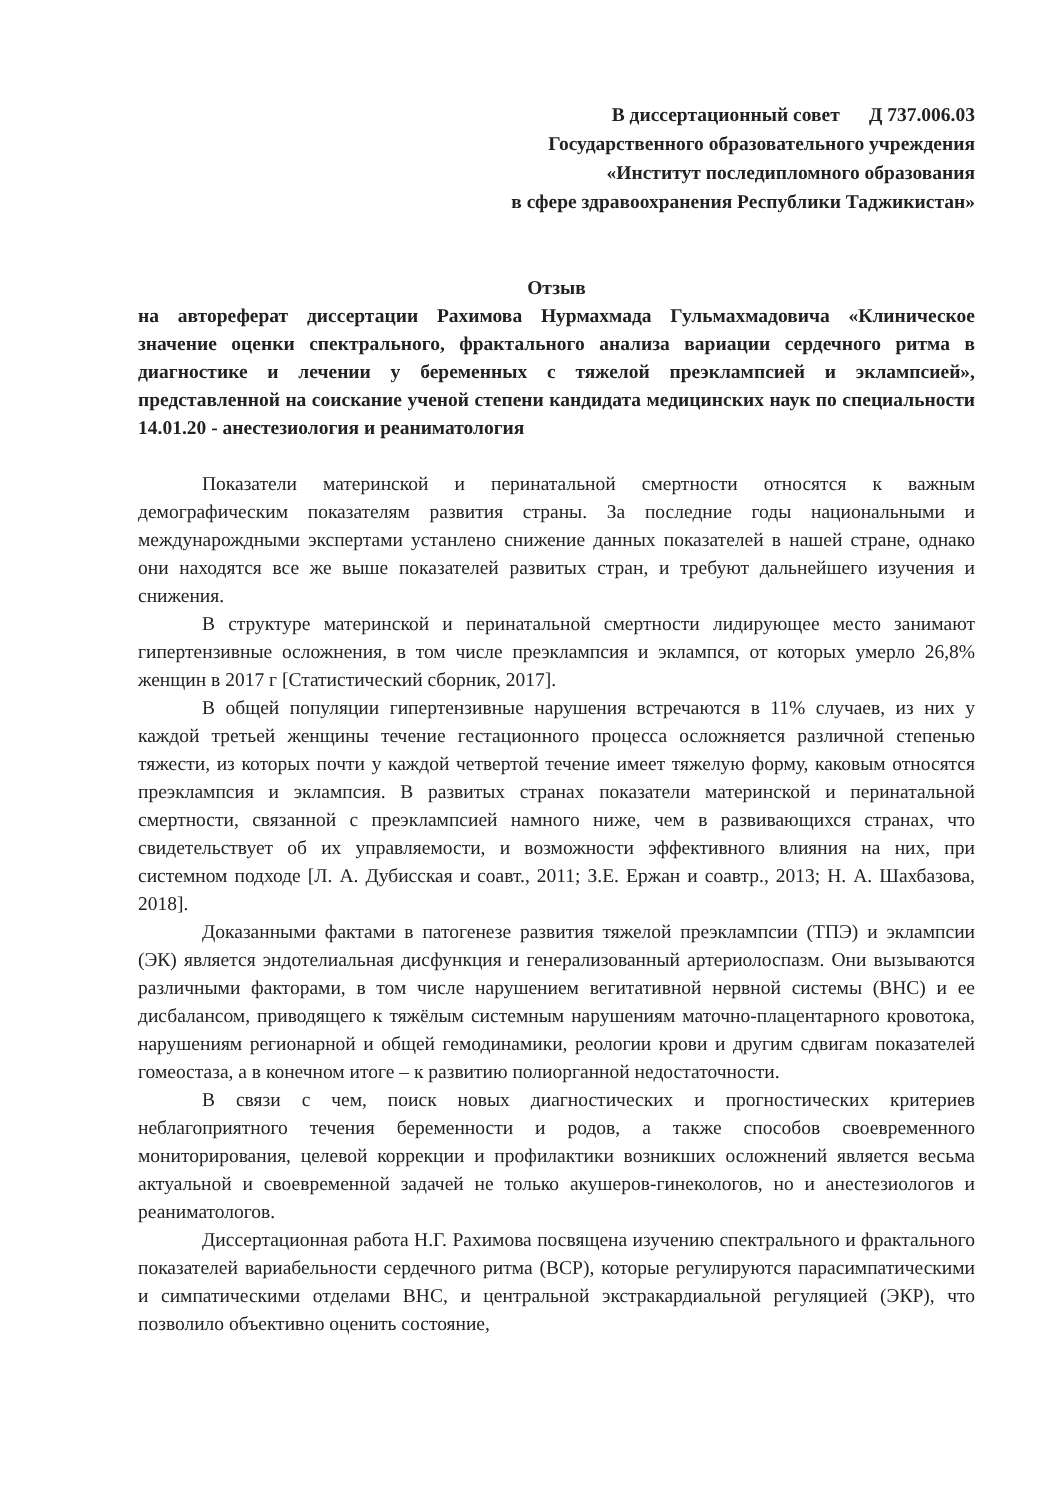В диссертационный совет Д 737.006.03
Государственного образовательного учреждения
«Институт последипломного образования
в сфере здравоохранения Республики Таджикистан»
Отзыв
на автореферат диссертации Рахимова Нурмахмада Гульмахмадовича «Клиническое значение оценки спектрального, фрактального анализа вариации сердечного ритма в диагностике и лечении у беременных с тяжелой преэклампсией и эклампсией», представленной на соискание ученой степени кандидата медицинских наук по специальности 14.01.20 - анестезиология и реаниматология
Показатели материнской и перинатальной смертности относятся к важным демографическим показателям развития страны. За последние годы национальными и междунарождными экспертами устанлено снижение данных показателей в нашей стране, однако они находятся все же выше показателей развитых стран, и требуют дальнейшего изучения и снижения.
В структуре материнской и перинатальной смертности лидирующее место занимают гипертензивные осложнения, в том числе преэклампсия и эклампся, от которых умерло 26,8% женщин в 2017 г [Статистический сборник, 2017].
В общей популяции гипертензивные нарушения встречаются в 11% случаев, из них у каждой третьей женщины течение гестационного процесса осложняется различной степенью тяжести, из которых почти у каждой четвертой течение имеет тяжелую форму, каковым относятся преэклампсия и эклампсия. В развитых странах показатели материнской и перинатальной смертности, связанной с преэклампсией намного ниже, чем в развивающихся странах, что свидетельствует об их управляемости, и возможности эффективного влияния на них, при системном подходе [Л. А. Дубисская и соавт., 2011; З.Е. Ержан и соавтр., 2013; Н. А. Шахбазова, 2018].
Доказанными фактами в патогенезе развития тяжелой преэклампсии (ТПЭ) и эклампсии (ЭК) является эндотелиальная дисфункция и генерализованный артериолоспазм. Они вызываются различными факторами, в том числе нарушением вегитативной нервной системы (ВНС) и ее дисбалансом, приводящего к тяжёлым системным нарушениям маточно-плацентарного кровотока, нарушениям регионарной и общей гемодинамики, реологии крови и другим сдвигам показателей гомеостаза, а в конечном итоге – к развитию полиорганной недостаточности.
В связи с чем, поиск новых диагностических и прогностических критериев неблагоприятного течения беременности и родов, а также способов своевременного мониторирования, целевой коррекции и профилактики возникших осложнений является весьма актуальной и своевременной задачей не только акушеров-гинекологов, но и анестезиологов и реаниматологов.
Диссертационная работа Н.Г. Рахимова посвящена изучению спектрального и фрактального показателей вариабельности сердечного ритма (ВСР), которые регулируются парасимпатическими и симпатическими отделами ВНС, и центральной экстракардиальной регуляцией (ЭКР), что позволило объективно оценить состояние,